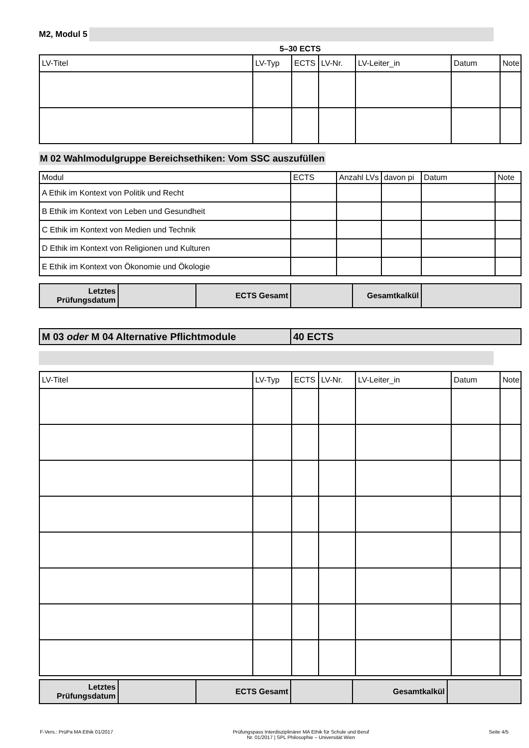M2, Modul 5
5–30 ECTS
| LV-Titel | LV-Typ | ECTS | LV-Nr. | LV-Leiter_in | Datum | Note |
| --- | --- | --- | --- | --- | --- | --- |
M 02 Wahlmodulgruppe Bereichsethiken: Vom SSC auszufüllen
| Modul | ECTS | Anzahl LVs | davon pi | Datum | Note |
| --- | --- | --- | --- | --- | --- |
| A Ethik im Kontext von Politik und Recht | | | | | |
| B Ethik im Kontext von Leben und Gesundheit | | | | | |
| C Ethik im Kontext von Medien und Technik | | | | | |
| D Ethik im Kontext von Religionen und Kulturen | | | | | |
| E Ethik im Kontext von Ökonomie und Ökologie | | | | | |
| Letztes Prüfungsdatum | | ECTS Gesamt | | Gesamtkalkül | |
| M 03 oder M 04 Alternative Pflichtmodule | 40 ECTS |
| LV-Titel | LV-Typ | ECTS | LV-Nr. | LV-Leiter_in | Datum | Note |
| --- | --- | --- | --- | --- | --- | --- |
| Letztes Prüfungsdatum | | ECTS Gesamt | | Gesamtkalkül | |
F-Vers.: PrüPa MA Ethik 01/2017 Prüfungspass Interdisziplinärer MA Ethik für Schule und Beruf
Nr. 01/2017 | SPL Philosophie – Universität Wien Seite 4/5